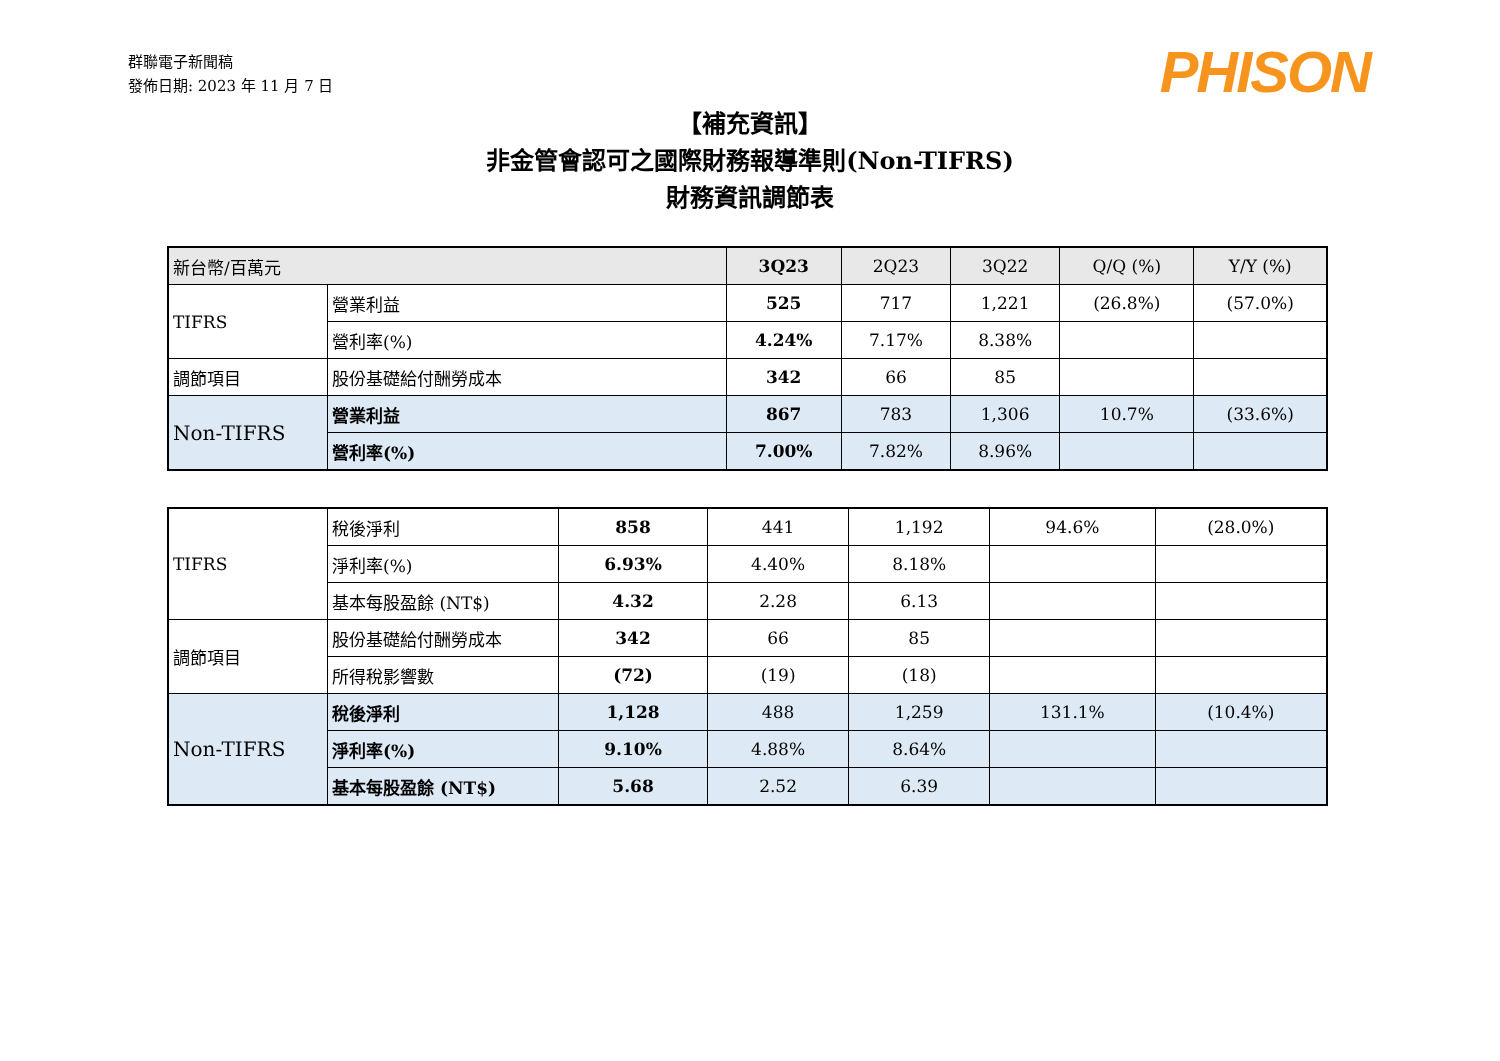群聯電子新聞稿
發佈日期: 2023 年 11 月 7 日
PHISON
【補充資訊】
非金管會認可之國際財務報導準則(Non-TIFRS)
財務資訊調節表
| 新台幣/百萬元 | | 3Q23 | 2Q23 | 3Q22 | Q/Q (%) | Y/Y (%) |
| TIFRS | 營業利益 | 525 | 717 | 1,221 | (26.8%) | (57.0%) |
| | 營利率(%) | 4.24% | 7.17% | 8.38% | | |
| 調節項目 | 股份基礎給付酬勞成本 | 342 | 66 | 85 | | |
| Non-TIFRS | 營業利益 | 867 | 783 | 1,306 | 10.7% | (33.6%) |
| | 營利率(%) | 7.00% | 7.82% | 8.96% | | |
| TIFRS | 稅後淨利 | 858 | 441 | 1,192 | 94.6% | (28.0%) |
| | 淨利率(%) | 6.93% | 4.40% | 8.18% | | |
| | 基本每股盈餘 (NT$) | 4.32 | 2.28 | 6.13 | | |
| 調節項目 | 股份基礎給付酬勞成本 | 342 | 66 | 85 | | |
| | 所得稅影響數 | (72) | (19) | (18) | | |
| Non-TIFRS | 稅後淨利 | 1,128 | 488 | 1,259 | 131.1% | (10.4%) |
| | 淨利率(%) | 9.10% | 4.88% | 8.64% | | |
| | 基本每股盈餘 (NT$) | 5.68 | 2.52 | 6.39 | | |